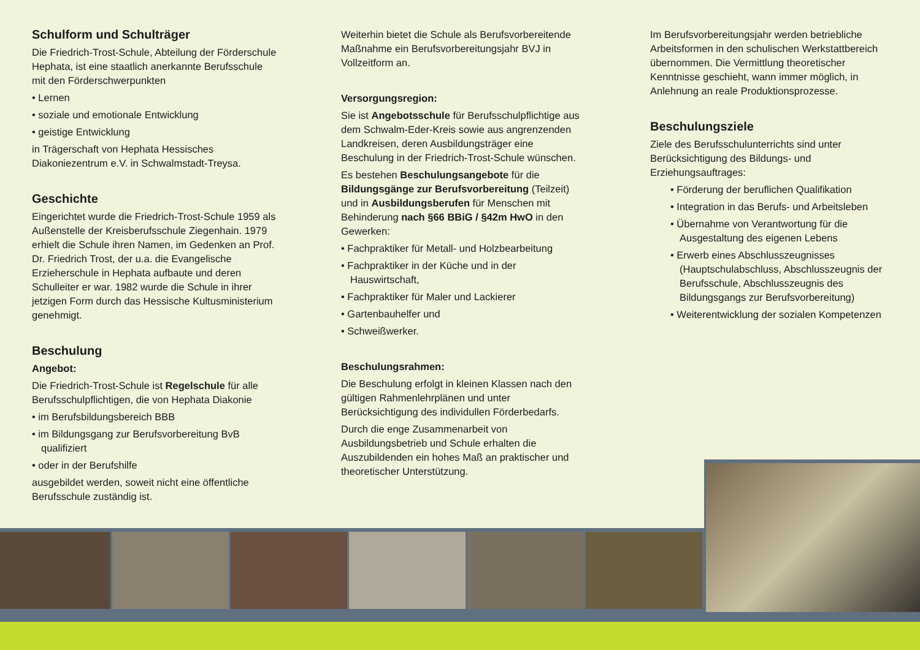Schulform und Schulträger
Die Friedrich-Trost-Schule, Abteilung der Förderschule Hephata, ist eine staatlich anerkannte Berufsschule mit den Förderschwerpunkten
• Lernen
• soziale und emotionale Entwicklung
• geistige Entwicklung
in Trägerschaft von Hephata Hessisches Diakoniezentrum e.V. in Schwalmstadt-Treysa.
Geschichte
Eingerichtet wurde die Friedrich-Trost-Schule 1959 als Außenstelle der Kreisberufsschule Ziegenhain. 1979 erhielt die Schule ihren Namen, im Gedenken an Prof. Dr. Friedrich Trost, der u.a. die Evangelische Erzieherschule in Hephata aufbaute und deren Schulleiter er war. 1982 wurde die Schule in ihrer jetzigen Form durch das Hessische Kultusministerium genehmigt.
Beschulung
Angebot:
Die Friedrich-Trost-Schule ist Regelschule für alle Berufsschulpflichtigen, die von Hephata Diakonie
• im Berufsbildungsbereich BBB
• im Bildungsgang zur Berufsvorbereitung BvB qualifiziert
• oder in der Berufshilfe
ausgebildet werden, soweit nicht eine öffentliche Berufsschule zuständig ist.
Weiterhin bietet die Schule als Berufsvorbereitende Maßnahme ein Berufsvorbereitungsjahr BVJ in Vollzeitform an.
Versorgungsregion:
Sie ist Angebotsschule für Berufsschulpflichtige aus dem Schwalm-Eder-Kreis sowie aus angrenzenden Landkreisen, deren Ausbildungsträger eine Beschulung in der Friedrich-Trost-Schule wünschen.
Es bestehen Beschulungsangebote für die Bildungsgänge zur Berufsvorbereitung (Teilzeit) und in Ausbildungsberufen für Menschen mit Behinderung nach §66 BBiG / §42m HwO in den Gewerken:
• Fachpraktiker für Metall- und Holzbearbeitung
• Fachpraktiker in der Küche und in der Hauswirtschaft,
• Fachpraktiker für Maler und Lackierer
• Gartenbauhelfer und
• Schweißwerker.
Beschulungsrahmen:
Die Beschulung erfolgt in kleinen Klassen nach den gültigen Rahmenlehrplänen und unter Berücksichtigung des individullen Förderbedarfs.
Durch die enge Zusammenarbeit von Ausbildungsbetrieb und Schule erhalten die Auszubildenden ein hohes Maß an praktischer und theoretischer Unterstützung.
Im Berufsvorbereitungsjahr werden betriebliche Arbeitsformen in den schulischen Werkstattbereich übernommen. Die Vermittlung theoretischer Kenntnisse geschieht, wann immer möglich, in Anlehnung an reale Produktionsprozesse.
Beschulungsziele
Ziele des Berufsschulunterrichts sind unter Berücksichtigung des Bildungs- und Erziehungsauftrages:
• Förderung der beruflichen Qualifikation
• Integration in das Berufs- und Arbeitsleben
• Übernahme von Verantwortung für die Ausgestaltung des eigenen Lebens
• Erwerb eines Abschlusszeugnisses (Hauptschulabschluss, Abschlusszeugnis der Berufsschule, Abschlusszeugnis des Bildungsgangs zur Berufsvorbereitung)
• Weiterentwicklung der sozialen Kompetenzen